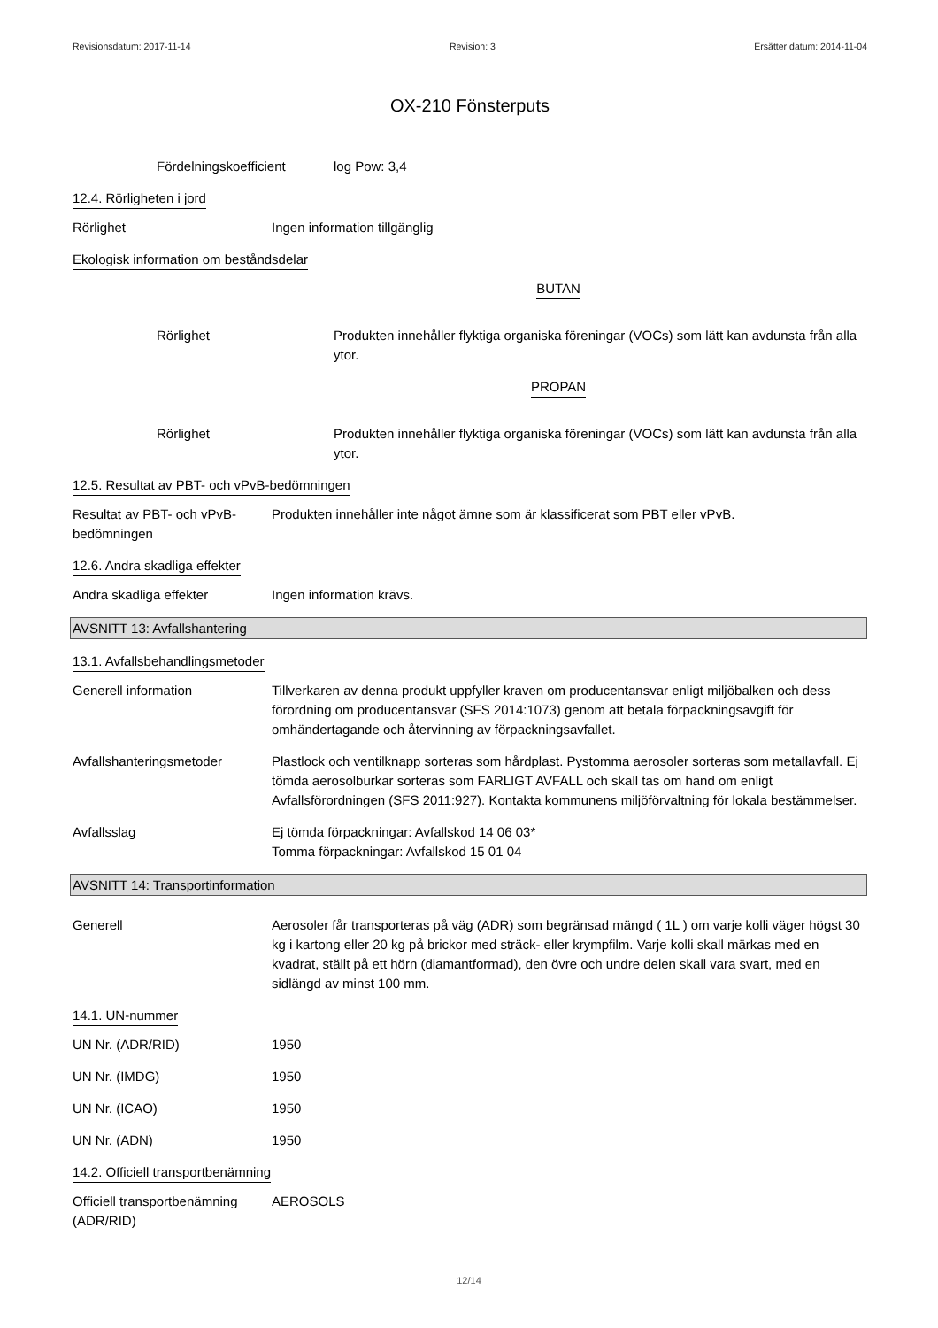Revisionsdatum: 2017-11-14 Revision: 3 Ersätter datum: 2014-11-04
OX-210 Fönsterputs
Fördelningskoefficient log Pow: 3,4
12.4. Rörligheten i jord
Rörlighet Ingen information tillgänglig
Ekologisk information om beståndsdelar
BUTAN
Rörlighet Produkten innehåller flyktiga organiska föreningar (VOCs) som lätt kan avdunsta från alla ytor.
PROPAN
Rörlighet Produkten innehåller flyktiga organiska föreningar (VOCs) som lätt kan avdunsta från alla ytor.
12.5. Resultat av PBT- och vPvB-bedömningen
Resultat av PBT- och vPvB-bedömningen
Produkten innehåller inte något ämne som är klassificerat som PBT eller vPvB.
12.6. Andra skadliga effekter
Andra skadliga effekter Ingen information krävs.
AVSNITT 13: Avfallshantering
13.1. Avfallsbehandlingsmetoder
Generell information Tillverkaren av denna produkt uppfyller kraven om producentansvar enligt miljöbalken och dess förordning om producentansvar (SFS 2014:1073) genom att betala förpackningsavgift för omhändertagande och återvinning av förpackningsavfallet.
Avfallshanteringsmetoder Plastlock och ventilknapp sorteras som hårdplast. Pystomma aerosoler sorteras som metallavfall. Ej tömda aerosolburkar sorteras som FARLIGT AVFALL och skall tas om hand om enligt Avfallsförordningen (SFS 2011:927). Kontakta kommunens miljöförvaltning för lokala bestämmelser.
Avfallsslag Ej tömda förpackningar: Avfallskod 14 06 03*
Tomma förpackningar: Avfallskod 15 01 04
AVSNITT 14: Transportinformation
Generell Aerosoler får transporteras på väg (ADR) som begränsad mängd ( 1L ) om varje kolli väger högst 30 kg i kartong eller 20 kg på brickor med sträck- eller krympfilm. Varje kolli skall märkas med en kvadrat, ställt på ett hörn (diamantformad), den övre och undre delen skall vara svart, med en sidlängd av minst 100 mm.
14.1. UN-nummer
UN Nr. (ADR/RID) 1950
UN Nr. (IMDG) 1950
UN Nr. (ICAO) 1950
UN Nr. (ADN) 1950
14.2. Officiell transportbenämning
Officiell transportbenämning (ADR/RID)
AEROSOLS
12/14